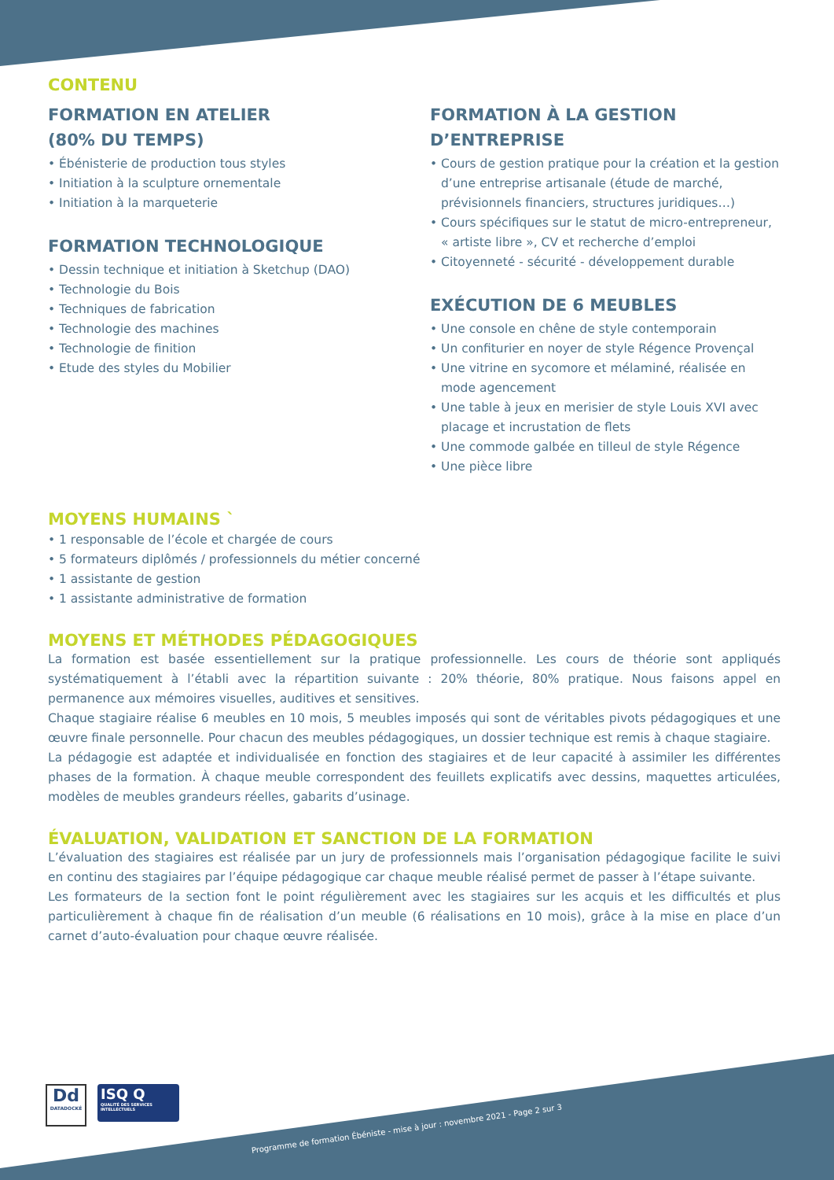CONTENU
FORMATION EN ATELIER
(80% DU TEMPS)
• Ébénisterie de production tous styles
• Initiation à la sculpture ornementale
• Initiation à la marqueterie
FORMATION TECHNOLOGIQUE
• Dessin technique et initiation à Sketchup (DAO)
• Technologie du Bois
• Techniques de fabrication
• Technologie des machines
• Technologie de finition
• Etude des styles du Mobilier
FORMATION À LA GESTION
D’ENTREPRISE
• Cours de gestion pratique pour la création et la gestion d’une entreprise artisanale (étude de marché, prévisionnels financiers, structures juridiques…)
• Cours spécifiques sur le statut de micro-entrepreneur, « artiste libre », CV et recherche d’emploi
• Citoyenneté - sécurité - développement durable
EXÉCUTION DE 6 MEUBLES
• Une console en chêne de style contemporain
• Un confiturier en noyer de style Régence Provençal
• Une vitrine en sycomore et mélaminé, réalisée en mode agencement
• Une table à jeux en merisier de style Louis XVI avec placage et incrustation de flets
• Une commode galbée en tilleul de style Régence
• Une pièce libre
MOYENS HUMAINS `
• 1 responsable de l’école et chargée de cours
• 5 formateurs diplômés / professionnels du métier concerné
• 1 assistante de gestion
• 1 assistante administrative de formation
MOYENS ET MÉTHODES PÉDAGOGIQUES
La formation est basée essentiellement sur la pratique professionnelle. Les cours de théorie sont appliqués systématiquement à l’établi avec la répartition suivante : 20% théorie, 80% pratique. Nous faisons appel en permanence aux mémoires visuelles, auditives et sensitives.
Chaque stagiaire réalise 6 meubles en 10 mois, 5 meubles imposés qui sont de véritables pivots pédagogiques et une œuvre finale personnelle. Pour chacun des meubles pédagogiques, un dossier technique est remis à chaque stagiaire.
La pédagogie est adaptée et individualisée en fonction des stagiaires et de leur capacité à assimiler les différentes phases de la formation. À chaque meuble correspondent des feuillets explicatifs avec dessins, maquettes articulées, modèles de meubles grandeurs réelles, gabarits d’usinage.
ÉVALUATION, VALIDATION ET SANCTION DE LA FORMATION
L’évaluation des stagiaires est réalisée par un jury de professionnels mais l’organisation pédagogique facilite le suivi en continu des stagiaires par l’équipe pédagogique car chaque meuble réalisé permet de passer à l’étape suivante.
Les formateurs de la section font le point régulièrement avec les stagiaires sur les acquis et les difficultés et plus particulièrement à chaque fin de réalisation d’un meuble (6 réalisations en 10 mois), grâce à la mise en place d’un carnet d’auto-évaluation pour chaque œuvre réalisée.
Dd
DATADOCKÉ
ISQ Q
QUALITÉ DES SERVICES INTELLECTUELS
Programme de formation Ébéniste - mise à jour : novembre 2021 - Page 2 sur 3